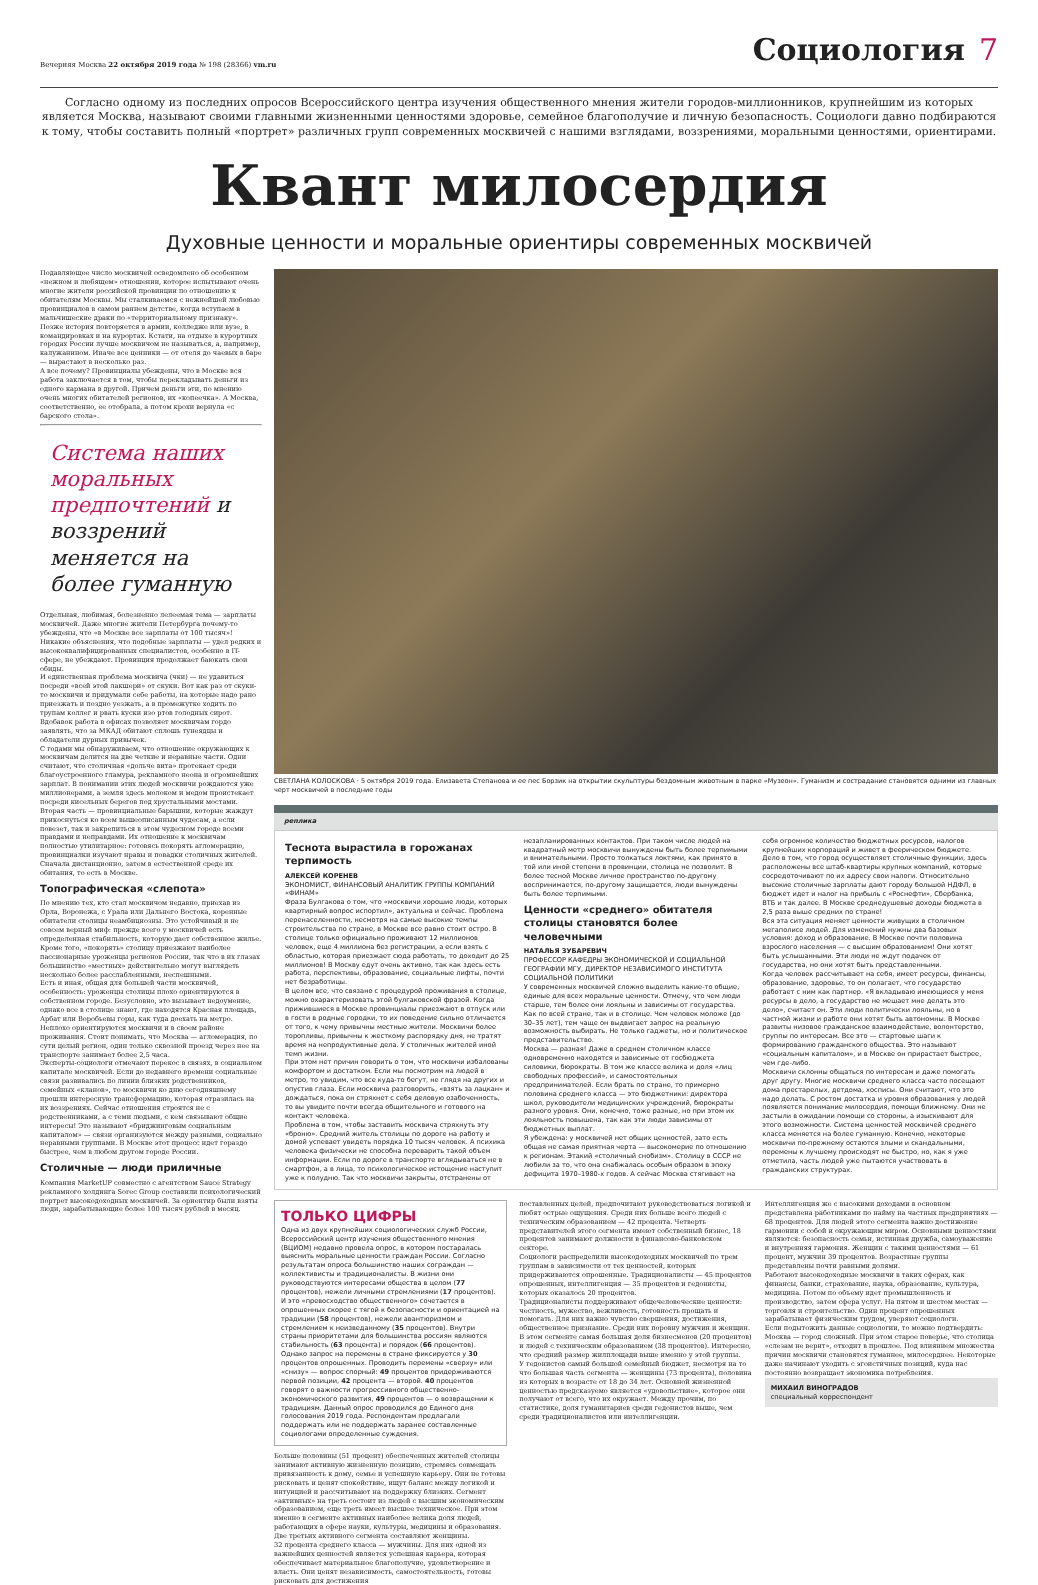Вечерняя Москва 22 октября 2019 года № 198 (28366) vm.ru
Социология 7
Согласно одному из последних опросов Всероссийского центра изучения общественного мнения жители городов-миллионников, крупнейшим из которых является Москва, называют своими главными жизненными ценностями здоровье, семейное благополучие и личную безопасность. Социологи давно подбираются к тому, чтобы составить полный «портрет» различных групп современных москвичей с нашими взглядами, воззрениями, моральными ценностями, ориентирами.
Квант милосердия
Духовные ценности и моральные ориентиры современных москвичей
Подавляющее число москвичей осведомлено об особенном «нежном и любящем» отношении, которое испытывают очень многие жители российской провинции по отношению к обитателям Москвы. Мы сталкиваемся с нежнейшей любовью провинциалов в самом раннем детстве, когда вступаем в мальчишеские драки по «территориальному признаку». Позже история повторяется в армии, колледже или вузе, в командировках и на курортах. Кстати, на отдыхе в курортных городах России лучше москвичом не называться, а, например, калужанином. Иначе все ценники — от отеля до чаевых в баре — вырастают в несколько раз.
А все почему? Провинциалы убеждены, что в Москве вся работа заключается в том, чтобы перекладывать деньги из одного кармана в другой. Причем деньги эти, по мнению очень многих обитателей регионов, их «копеечка». А Москва, соответственно, ее отобрала, а потом крохи вернула «с барского стола».
Система наших моральных предпочтений и воззрений меняется на более гуманную
Отдельная, любимая, болезненно лелеемая тема — зарплаты москвичей. Даже многие жители Петербурга почему-то убеждены, что «в Москве все зарплаты от 100 тысяч»! Никакие объяснения, что подобные зарплаты — удел редких и высококвалифицированных специалистов, особенно в IT-сфере, не убеждают. Провинция продолжает баюкать свои обиды.
И единственная проблема москвича (чки) — не удавиться посреди «всей этой лакшери» от скуки. Вот как раз от скуки-то москвичи и придумали себе работы, на которые надо рано приезжать и поздно уезжать, а в промежутке ходить по трупам коллег и рвать куски изо ртов голодных сирот. Вдобавок работа в офисах позволяет москвичам гордо заявлять, что за МКАД обитают сплошь тунеядцы и обладатели дурных привычек.
С годами мы обнаруживаем, что отношение окружающих к москвичам делится на две четкие и неравные части. Одни считают, что столичная «дольче вита» протекает среди благоустроенного гламура, рекламного неона и огромнейших зарплат. В понимании этих людей москвичи рождаются уже миллионерами, а земля здесь молоком и медом проистекает посреди кисельных берегов под хрустальными мостами.
Вторая часть — провинциальные барышни, которые жаждут прикоснуться ко всем вышеописанным чудесам, а если повезет, так и закрепиться в этом чудесном городе всеми правдами и неправдами. Их отношение к москвичам полностью утилитарное: готовясь покорять агломерацию, провинциалки изучают нравы и повадки столичных жителей. Сначала дистанционно, затем в естественной среде их обитания, то есть в Москве.
Топографическая «слепота»
По мнению тех, кто стал москвичом недавно, приехав из Орла, Воронежа, с Урала или Дальнего Востока, коренные обитатели столицы неамбициозны. Это устойчивый и не совсем верный миф: прежде всего у москвичей есть определенная стабильность, которую дает собственное жилье. Кроме того, «покорять» столицу приезжают наиболее пассионарные уроженцы регионов России, так что в их глазах большинство «местных» действительно могут выглядеть несколько более расслабленными, неспешными.
Есть и иная, общая для большей части москвичей, особенность: уроженцы столицы плохо ориентируются в собственном городе. Безусловно, это вызывает недоумение, однако все в столице знают, где находятся Красная площадь, Арбат или Воробьевы горы, как туда доехать на метро. Неплохо ориентируются москвичи и в своем районе проживания. Стоит понимать, что Москва — агломерация, по сути целый регион, один только сквозной проезд через нее на транспорте занимает более 2,5 часа.
Эксперты-социологи отмечают перекос в связях, в социальном капитале москвичей. Если до недавнего времени социальные связи развивались по линии близких родственников, семейных «кланов», то москвичи ко дню сегодняшнему прошли интересную трансформацию, которая отразилась на их воззрениях. Сейчас отношения строятся не с родственниками, а с теми людьми, с кем связывают общие интересы! Это называют «бриджинговым социальным капиталом» — связи организуются между разными, социально неравными группами. В Москве этот процесс идет гораздо быстрее, чем в любом другом городе России.
Столичные — люди приличные
Компания MarketUP совместно с агентством Sauce Strategy рекламного холдинга Sorec Group составили психологический портрет высокодоходных москвичей. За ориентир были взяты люди, зарабатывающие более 100 тысяч рублей в месяц.
СВЕТЛАНА КОЛОСКОВА · 5 октября 2019 года. Елизавета Степанова и ее пес Борзик на открытии скульптуры бездомным животным в парке «Музеон». Гуманизм и сострадание становятся одними из главных черт москвичей в последние годы
реплика
Теснота вырастила в горожанах терпимость
АЛЕКСЕЙ КОРЕНЕВ
ЭКОНОМИСТ, ФИНАНСОВЫЙ АНАЛИТИК ГРУППЫ КОМПАНИЙ «ФИНАМ»
Фраза Булгакова о том, что «москвичи хорошие люди, которых квартирный вопрос испортил», актуальна и сейчас. Проблема перенаселенности, несмотря на самые высокие темпы строительства по стране, в Москве все равно стоит остро. В столице только официально проживают 12 миллионов человек, еще 4 миллиона без регистрации, а если взять с областью, которая приезжает сюда работать, то доходит до 25 миллионов! В Москву едут очень активно, так как здесь есть работа, перспективы, образование, социальные лифты, почти нет безработицы.
В целом все, что связано с процедурой проживания в столице, можно охарактеризовать этой булгаковской фразой. Когда прижившиеся в Москве провинциалы приезжают в отпуск или в гости в родные городки, то их поведение сильно отличается от того, к чему привычны местные жители. Москвичи более торопливы, привычны к жесткому распорядку дня, не тратят время на непродуктивные дела. У столичных жителей иной темп жизни.
При этом нет причин говорить о том, что москвичи избалованы комфортом и достатком. Если мы посмотрим на людей в метро, то увидим, что все куда-то бегут, не глядя на других и опустив глаза. Если москвича разговорить, «взять за лацкан» и дождаться, пока он стряхнет с себя деловую озабоченность, то вы увидите почти всегда общительного и готового на контакт человека.
Проблема в том, чтобы заставить москвича стряхнуть эту «броню». Средний житель столицы по дороге на работу и домой успевает увидеть порядка 10 тысяч человек. А психика человека физически не способна переварить такой объем информации. Если по дороге в транспорте вглядываться не в смартфон, а в лица, то психологическое истощение наступит уже к полудню. Так что москвичи закрыты, отстранены от незапланированных контактов. При таком числе людей на квадратный метр москвичи вынуждены быть более терпимыми и внимательными. Просто толкаться локтями, как принято в той или иной степени в провинции, столица не позволит. В более тесной Москве личное пространство по-другому воспринимается, по-другому защищается, люди вынуждены быть более терпимыми.
Ценности «среднего» обитателя столицы становятся более человечными
НАТАЛЬЯ ЗУБАРЕВИЧ
ПРОФЕССОР КАФЕДРЫ ЭКОНОМИЧЕСКОЙ И СОЦИАЛЬНОЙ ГЕОГРАФИИ МГУ, ДИРЕКТОР НЕЗАВИСИМОГО ИНСТИТУТА СОЦИАЛЬНОЙ ПОЛИТИКИ
У современных москвичей сложно выделить какие-то общие, единые для всех моральные ценности. Отмечу, что чем люди старше, тем более они лояльны и зависимы от государства. Как по всей стране, так и в столице. Чем человек моложе (до 30–35 лет), тем чаще он выдвигает запрос на реальную возможность выбирать. Не только гаджеты, но и политическое представительство.
Москва — разная! Даже в среднем столичном классе одновременно находятся и зависимые от госбюджета силовики, бюрократы. В том же классе велика и доля «лиц свободных профессий», и самостоятельных предпринимателей. Если брать по стране, то примерно половина среднего класса — это бюджетники: директора школ, руководители медицинских учреждений, бюрократы разного уровня. Они, конечно, тоже разные, но при этом их лояльность повышена, так как эти люди зависимы от бюджетных выплат.
Я убеждена: у москвичей нет общих ценностей, зато есть общая не самая приятная черта — высокомерие по отношению к регионам. Этакий «столичный снобизм». Столицу в СССР не любили за то, что она снабжалась особым образом в эпоху дефицита 1970–1980-х годов. А сейчас Москва стягивает на себя огромное количество бюджетных ресурсов, налогов крупнейших корпораций и живет в феерическом бюджете. Дело в том, что город осуществляет столичные функции, здесь расположены все штаб-квартиры крупных компаний, которые сосредоточивают по их адресу свои налоги. Относительно высокие столичные зарплаты дают городу большой НДФЛ, в бюджет идет и налог на прибыль с «Роснефти», Сбербанка, ВТБ и так далее. В Москве среднедушевые доходы бюджета в 2,5 раза выше средних по стране!
Вся эта ситуация меняет ценности живущих в столичном мегаполисе людей. Для изменений нужны два базовых условия: доход и образование. В Москве почти половина взрослого населения — с высшим образованием! Они хотят быть услышанными. Эти люди не ждут подачек от государства, но они хотят быть представленными.
Когда человек рассчитывает на себя, имеет ресурсы, финансы, образование, здоровье, то он полагает, что государство работает с ним как партнер. «Я вкладываю имеющиеся у меня ресурсы в дело, а государство не мешает мне делать это дело», считает он. Эти люди политически лояльны, но в частной жизни и работе они хотят быть автономны. В Москве развиты низовое гражданское взаимодействие, волонтерство, группы по интересам. Все это — стартовые шаги к формированию гражданского общества. Это называют «социальным капиталом», и в Москве он прирастает быстрее, чем где-либо.
Москвичи склонны общаться по интересам и даже помогать друг другу. Многие москвичи среднего класса часто посещают дома престарелых, детдома, хосписы. Они считают, что это надо делать. С ростом достатка и уровня образования у людей появляется понимание милосердия, помощи ближнему. Они не застыли в ожидании помощи со стороны, а изыскивают для этого возможности. Система ценностей москвичей среднего класса меняется на более гуманную. Конечно, некоторые москвичи по-прежнему остаются злыми и скандальными, перемены к лучшему происходят не быстро, но, как я уже отметила, часть людей уже пытаются участвовать в гражданских структурах.
ТОЛЬКО ЦИФРЫ
Одна из двух крупнейших социологических служб России, Всероссийский центр изучения общественного мнения (ВЦИОМ) недавно провела опрос, в котором постаралась выяснить моральные ценности граждан России. Согласно результатам опроса большинство наших сограждан — коллективисты и традиционалисты. В жизни они руководствуются интересами общества в целом (77 процентов), нежели личными стремлениями (17 процентов). И это «превосходство общественного» сочетается в опрошенных скорее с тягой к безопасности и ориентацией на традиции (58 процентов), нежели авантюризмом и стремлением к неизведанному (35 процентов). Внутри страны приоритетами для большинства россиян являются стабильность (63 процента) и порядок (66 процентов). Однако запрос на перемены в стране фиксируется у 30 процентов опрошенных. Проводить перемены «сверху» или «снизу» — вопрос спорный: 49 процентов придерживаются первой позиции, 42 процента — второй. 40 процентов говорят о важности прогрессивного общественно-экономического развития, 49 процентов — о возвращении к традициям. Данный опрос проводился до Единого дня голосования 2019 года. Респондентам предлагали поддержать или не поддержать заранее составленные социологами определенные суждения.
Больше половины (51 процент) обеспеченных жителей столицы занимают активную жизненную позицию, стремясь совмещать привязанность к дому, семье и успешную карьеру. Они не готовы рисковать и ценят спокойствие, ищут баланс между логикой и интуицией и рассчитывают на поддержку близких. Сегмент «активных» на треть состоит из людей с высшим экономическим образованием, еще треть имеет высшее техническое. При этом именно в сегменте активных наиболее велика доля людей, работающих в сфере науки, культуры, медицины и образования. Две третьих активного сегмента составляют женщины.
32 процента среднего класса — мужчины. Для них одной из важнейших ценностей является успешная карьера, которая обеспечивает материальное благополучие, удовлетворение и власть. Они ценят независимость, самостоятельность, готовы рисковать для достижения
поставленных целей, предпочитают руководствоваться логикой и любят острые ощущения. Среди них больше всего людей с техническим образованием — 42 процента. Четверть представителей этого сегмента имеют собственный бизнес, 18 процентов занимают должности в финансово-банковском секторе.
Социологи распределили высокодоходных москвичей по трем группам в зависимости от тех ценностей, которых придерживаются опрошенные. Традиционалисты — 45 процентов опрошенных, интеллигенция — 35 процентов и гедонисты, которых оказалось 20 процентов.
Традиционалисты поддерживают общечеловеческие ценности: честность, мужество, вежливость, готовность прощать и помогать. Для них важно чувство свершения, достижения, общественное признание. Среди них поровну мужчин и женщин. В этом сегменте самая большая доля бизнесменов (20 процентов) и людей с техническим образованием (38 процентов). Интересно, что средний размер жилплощади выше именно у этой группы.
У гедонистов самый большой семейный бюджет, несмотря на то что большая часть сегмента — женщины (73 процента), половина из которых в возрасте от 18 до 34 лет. Основной жизненной ценностью предсказуемо является «удовольствие», которое они получают от всего, что их окружает. Между прочим, по статистике, доля гуманитариев среди гедонистов выше, чем среди традиционалистов или интеллигенции.
Интеллигенция же с высокими доходами в основном представлена работниками по найму на частных предприятиях — 68 процентов. Для людей этого сегмента важно достижение гармонии с собой и окружающим миром. Основными ценностями являются: безопасность семьи, истинная дружба, самоуважение и внутренняя гармония. Женщин с такими ценностями — 61 процент, мужчин 39 процентов. Возрастные группы представлены почти равными долями.
Работают высокодоходные москвичи в таких сферах, как финансы, банки, страхование, наука, образование, культура, медицина. Потом по объему идет промышленность и производство, затем сфера услуг. На пятом и шестом местах — торговля и строительство. Один процент опрошенных зарабатывает физическим трудом, уверяют социологи.
Если подытожить данные социологии, то можно подтвердить: Москва — город сложный. При этом старое поверье, что столица «слезам не верит», отходит в прошлое. Под влиянием множества причин москвичи становятся гуманнее, милосерднее. Некоторые даже начинают уходить с эгоистичных позиций, куда нас постоянно возвращает экономика потребления.
МИХАИЛ ВИНОГРАДОВ
специальный корреспондент